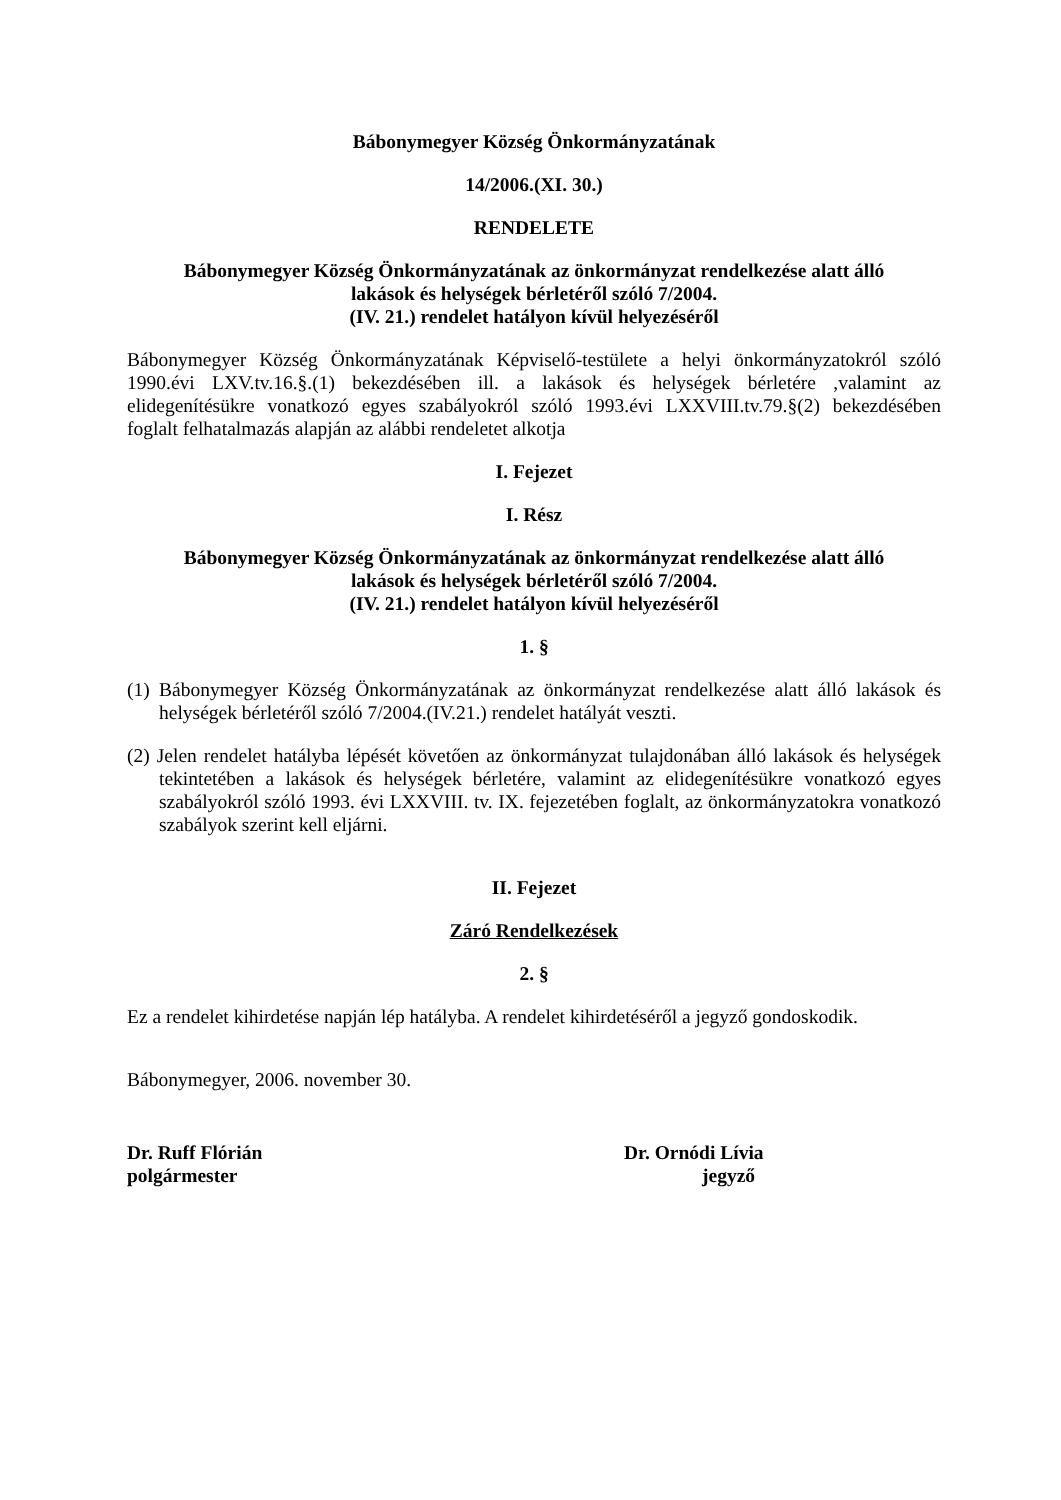Bábonymegyer Község Önkormányzatának
14/2006.(XI. 30.)
RENDELETE
Bábonymegyer Község Önkormányzatának az önkormányzat rendelkezése alatt álló
lakások és helységek bérletéről szóló 7/2004.
(IV. 21.) rendelet hatályon kívül helyezéséről
Bábonymegyer Község Önkormányzatának Képviselő-testülete a helyi önkormányzatokról szóló 1990.évi LXV.tv.16.§.(1) bekezdésében ill. a lakások és helységek bérletére ,valamint az elidegenítésükre vonatkozó egyes szabályokról szóló 1993.évi LXXVIII.tv.79.§(2) bekezdésében foglalt felhatalmazás alapján az alábbi rendeletet alkotja
I. Fejezet
I. Rész
Bábonymegyer Község Önkormányzatának az önkormányzat rendelkezése alatt álló
lakások és helységek bérletéről szóló 7/2004.
(IV. 21.) rendelet hatályon kívül helyezéséről
1. §
(1) Bábonymegyer Község Önkormányzatának az önkormányzat rendelkezése alatt álló lakások és helységek bérletéről szóló 7/2004.(IV.21.) rendelet hatályát veszti.
(2) Jelen rendelet hatályba lépését követően az önkormányzat tulajdonában álló lakások és helységek tekintetében a lakások és helységek bérletére, valamint az elidegenítésükre vonatkozó egyes szabályokról szóló 1993. évi LXXVIII. tv. IX. fejezetében foglalt, az önkormányzatokra vonatkozó szabályok szerint kell eljárni.
II. Fejezet
Záró Rendelkezések
2. §
Ez a rendelet kihirdetése napján lép hatályba. A rendelet kihirdetéséről a jegyző gondoskodik.
Bábonymegyer, 2006. november 30.
Dr. Ruff Flórián
polgármester
Dr. Ornódi Lívia
jegyző